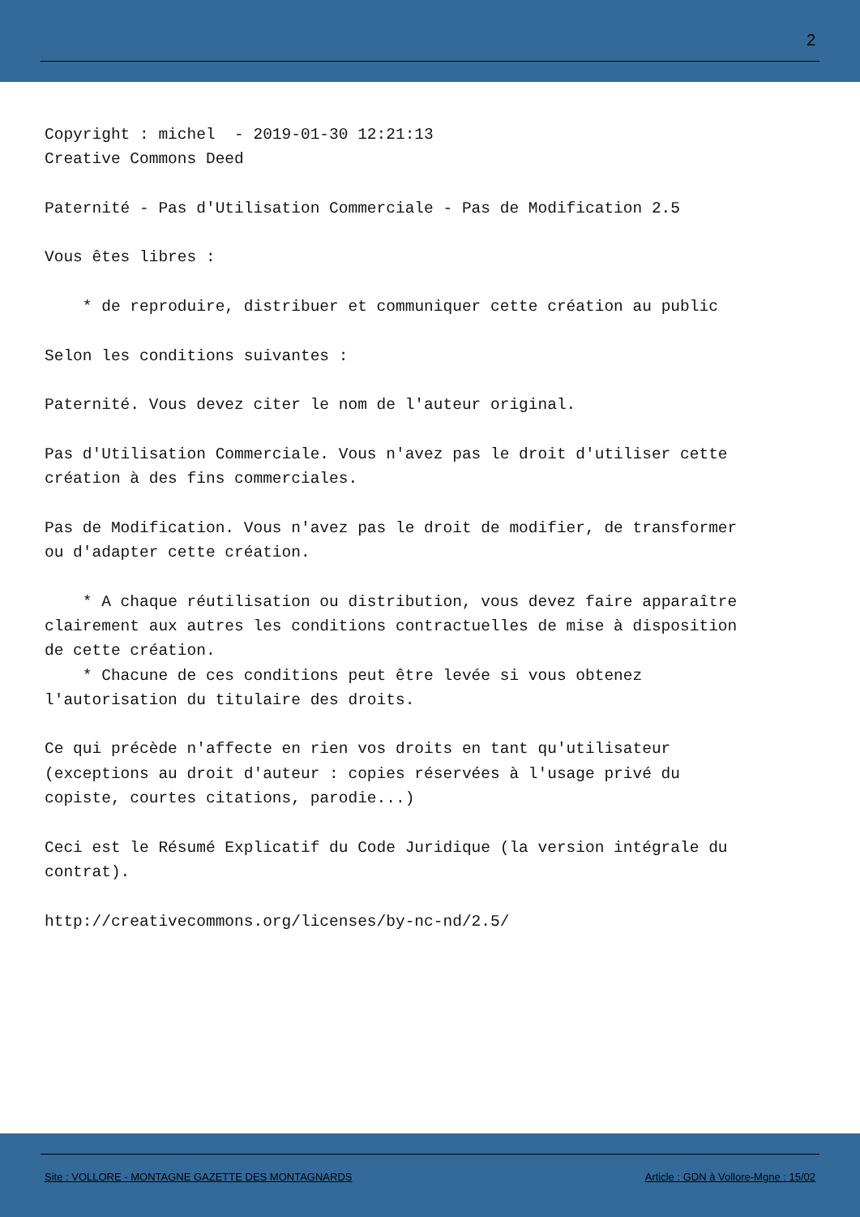2
Copyright : michel - 2019-01-30 12:21:13 Creative Commons Deed Paternité - Pas d'Utilisation Commerciale - Pas de Modification 2.5 Vous êtes libres : * de reproduire, distribuer et communiquer cette création au public Selon les conditions suivantes : Paternité. Vous devez citer le nom de l'auteur original. Pas d'Utilisation Commerciale. Vous n'avez pas le droit d'utiliser cette création à des fins commerciales. Pas de Modification. Vous n'avez pas le droit de modifier, de transformer ou d'adapter cette création. * A chaque réutilisation ou distribution, vous devez faire apparaître clairement aux autres les conditions contractuelles de mise à disposition de cette création. * Chacune de ces conditions peut être levée si vous obtenez l'autorisation du titulaire des droits. Ce qui précède n'affecte en rien vos droits en tant qu'utilisateur (exceptions au droit d'auteur : copies réservées à l'usage privé du copiste, courtes citations, parodie...) Ceci est le Résumé Explicatif du Code Juridique (la version intégrale du contrat). http://creativecommons.org/licenses/by-nc-nd/2.5/
Site : VOLLORE - MONTAGNE GAZETTE DES MONTAGNARDS
Article : GDN à Vollore-Mgne : 15/02